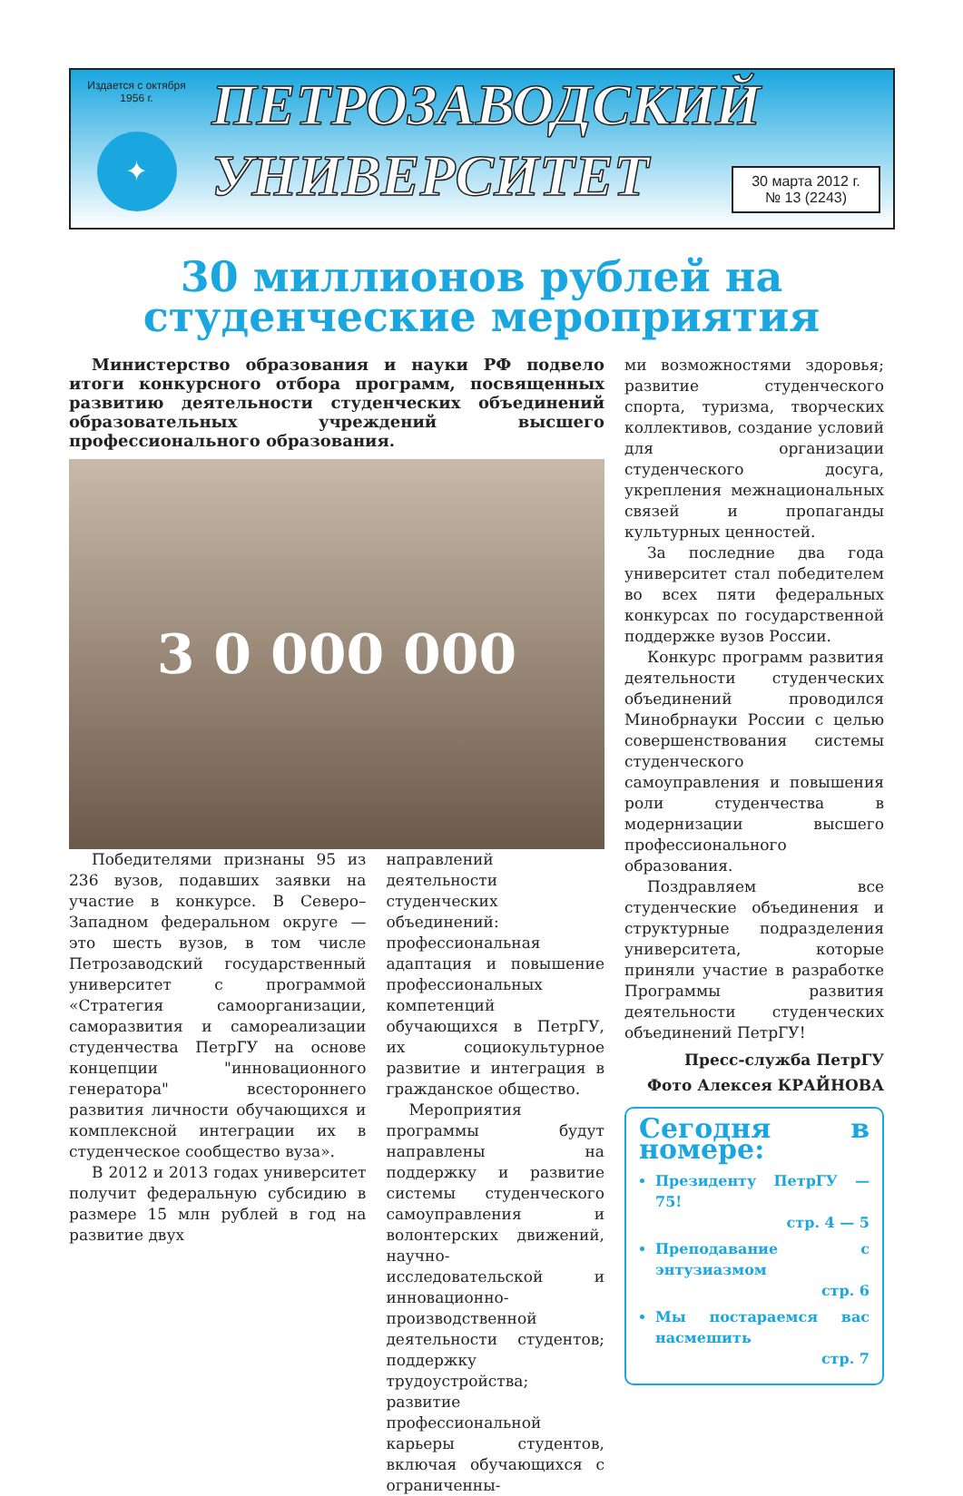Издается с октября
1956 г.
✦
ПЕТРОЗАВОДСКИЙ
УНИВЕРСИТЕТ
30 марта 2012 г.
№ 13 (2243)
30 миллионов рублей на
студенческие мероприятия
Министерство образования и науки РФ подвело итоги конкурсного отбора программ, посвященных развитию деятельности студенческих объединений образовательных учреждений высшего профессионального образования.
3 0 000 000
Победителями признаны 95 из 236 вузов, подавших заявки на участие в конкурсе. В Северо–Западном федеральном округе — это шесть вузов, в том числе Петрозаводский государственный университет с программой «Стратегия самоорганизации, саморазвития и самореализации студенчества ПетрГУ на основе концепции "инновационного генератора" всестороннего развития личности обучающихся и комплексной интеграции их в студенческое сообщество вуза».
В 2012 и 2013 годах университет получит федеральную субсидию в размере 15 млн рублей в год на развитие двух
направлений деятельности студенческих объединений: профессиональная адаптация и повышение профессиональных компетенций обучающихся в ПетрГУ, их социокультурное развитие и интеграция в гражданское общество.
Мероприятия программы будут направлены на поддержку и развитие системы студенческого самоуправления и волонтерских движений, научно-исследовательской и инновационно-производственной деятельности студентов; поддержку трудоустройства; развитие профессиональной карьеры студентов, включая обучающихся с ограниченны-
ми возможностями здоровья; развитие студенческого спорта, туризма, творческих коллективов, создание условий для организации студенческого досуга, укрепления межнациональных связей и пропаганды культурных ценностей.
За последние два года университет стал победителем во всех пяти федеральных конкурсах по государственной поддержке вузов России.
Конкурс программ развития деятельности студенческих объединений проводился Минобрнауки России с целью совершенствования системы студенческого самоуправления и повышения роли студенчества в модернизации высшего профессионального образования.
Поздравляем все студенческие объединения и структурные подразделения университета, которые приняли участие в разработке Программы развития деятельности студенческих объединений ПетрГУ!
Пресс-служба ПетрГУ
Фото Алексея КРАЙНОВА
Сегодня в номере:
Президенту ПетрГУ — 75!
стр. 4 — 5
Преподавание с энтузиазмом
стр. 6
Мы постараемся вас насмешить
стр. 7